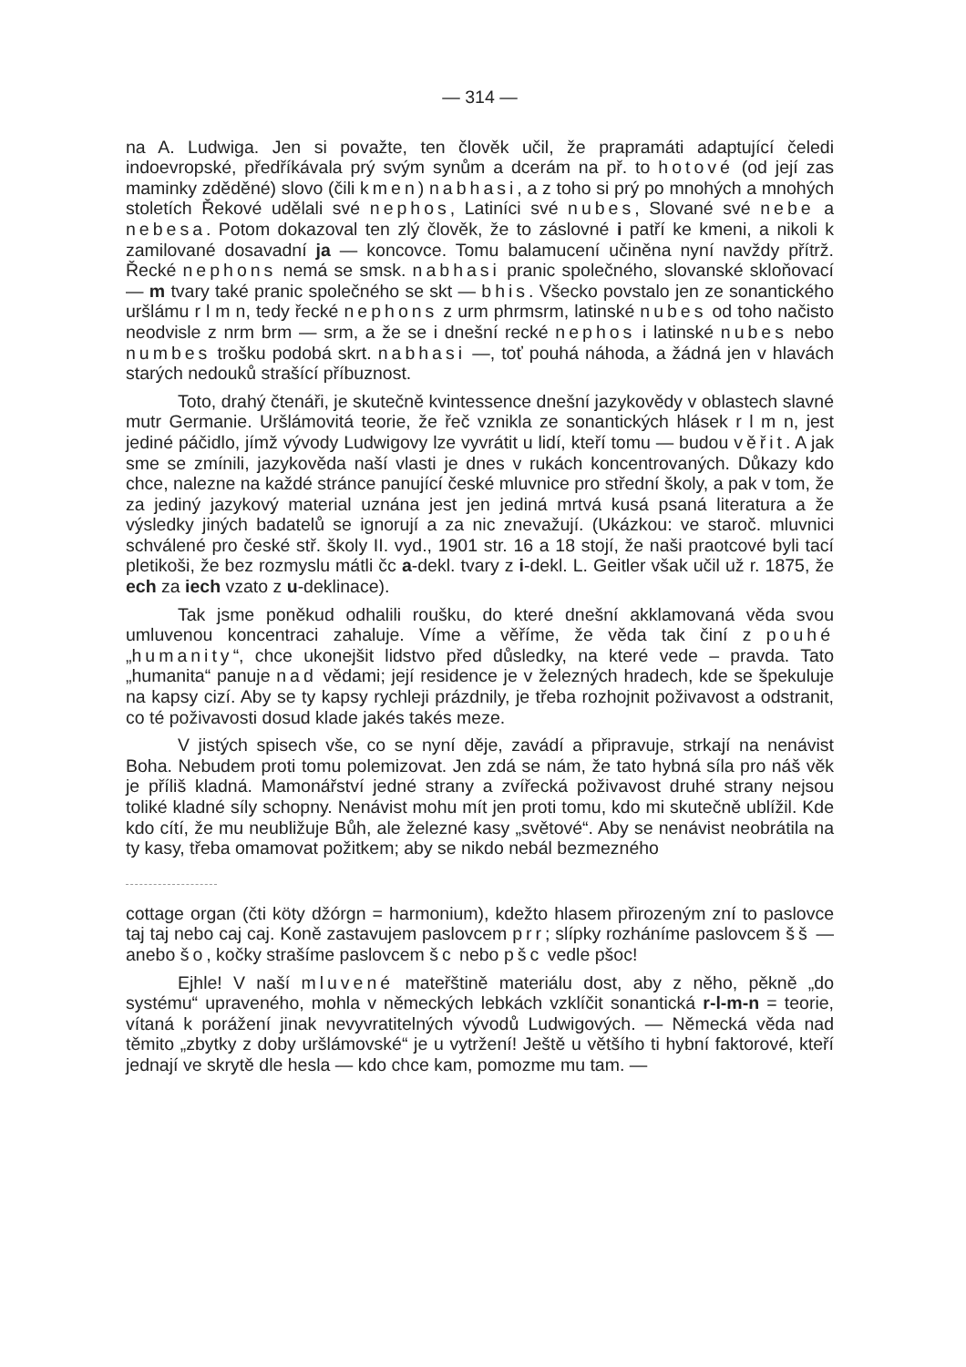— 314 —
na A. Ludwiga. Jen si považte, ten člověk učil, že prapramáti adaptující čeledi indoevropské, předříkávala prý svým synům a dcerám na př. to hotové (od její zas maminky zděděné) slovo (čili kmen) nabhasi, a z toho si prý po mnohých a mnohých stoletích Řekové udělali své nephos, Latiníci své nubes, Slované své nebe a nebesa. Potom dokazoval ten zlý člověk, že to záslovné i patří ke kmeni, a nikoli k zamilované dosavadní ja — koncovce. Tomu balamucení učiněna nyní navždy přítrž. Řecké nephons nemá se smsk. nabhasi pranic společného, slovanské skloňovací — m tvary také pranic společného se skt — bhis. Všecko povstalo jen ze sonantického uršlámu r l m n, tedy řecké nephons z urm phrmsrm, latinské nubes od toho načisto neodvisle z nrm brm — srm, a že se i dnešní recké nephos i latinské nubes nebo numbes trošku podobá skrt. nabhasi —, toť pouhá náhoda, a žádná jen v hlavách starých nedouků strašící příbuznost.
Toto, drahý čtenáři, je skutečně kvintessence dnešní jazykovědy v oblastech slavné mutr Germanie. Uršlámovitá teorie, že řeč vznikla ze sonantických hlásek r l m n, jest jediné páčidlo, jímž vývody Ludwigovy lze vyvrátit u lidí, kteří tomu — budou věřit. A jak sme se zmínili, jazykověda naší vlasti je dnes v rukách koncentrovaných. Důkazy kdo chce, nalezne na každé stránce panující české mluvnice pro střední školy, a pak v tom, že za jediný jazykový material uznána jest jen jediná mrtvá kusá psaná literatura a že výsledky jiných badatelů se ignorují a za nic znevažují. (Ukázkou: ve staroč. mluvnici schválené pro české stř. školy II. vyd., 1901 str. 16 a 18 stojí, že naši praotcové byli tací pletikoši, že bez rozmyslu mátli čc a-dekl. tvary z i-dekl. L. Geitler však učil už r. 1875, že ech za iech vzato z u-deklinace).
Tak jsme poněkud odhalili roušku, do které dnešní akklamovaná věda svou umluvenou koncentraci zahaluje. Víme a věříme, že věda tak činí z pouhé „humanity“, chce ukonejšit lidstvo před důsledky, na které vede – pravda. Tato „humanita“ panuje nad vědami; její residence je v železných hradech, kde se špekuluje na kapsy cizí. Aby se ty kapsy rychleji prázdnily, je třeba rozhojnit poživavost a odstranit, co té poživavosti dosud klade jakés takés meze.
V jistých spisech vše, co se nyní děje, zavádí a připravuje, strkají na nenávist Boha. Nebudem proti tomu polemizovat. Jen zdá se nám, že tato hybná síla pro náš věk je příliš kladná. Mamonářství jedné strany a zvířecká poživavost druhé strany nejsou toliké kladné síly schopny. Nenávist mohu mít jen proti tomu, kdo mi skutečně ublížil. Kde kdo cítí, že mu neubližuje Bůh, ale železné kasy „světové“. Aby se nenávist neobrátila na ty kasy, třeba omamovat požitkem; aby se nikdo nebál bezmezného
cottage organ (čti köty džórgn = harmonium), kdežto hlasem přirozeným zní to paslovce taj taj nebo caj caj. Koně zastavujem paslovcem prr; slípky rozháníme paslovcem šš — anebo šo, kočky strašíme paslovcem šc nebo pšc vedle pšoc!
Ejhle! V naší mluvené mateřštině materiálu dost, aby z něho, pěkně „do systému“ upraveného, mohla v německých lebkách vzklíčit sonantická r-l-m-n = teorie, vítaná k porážení jinak nevyvratitelných vývodů Ludwigových. — Německá věda nad těmito „zbytky z doby uršlámovské“ je u vytržení! Ještě u většího ti hybní faktorové, kteří jednají ve skrytě dle hesla — kdo chce kam, pomozme mu tam. —